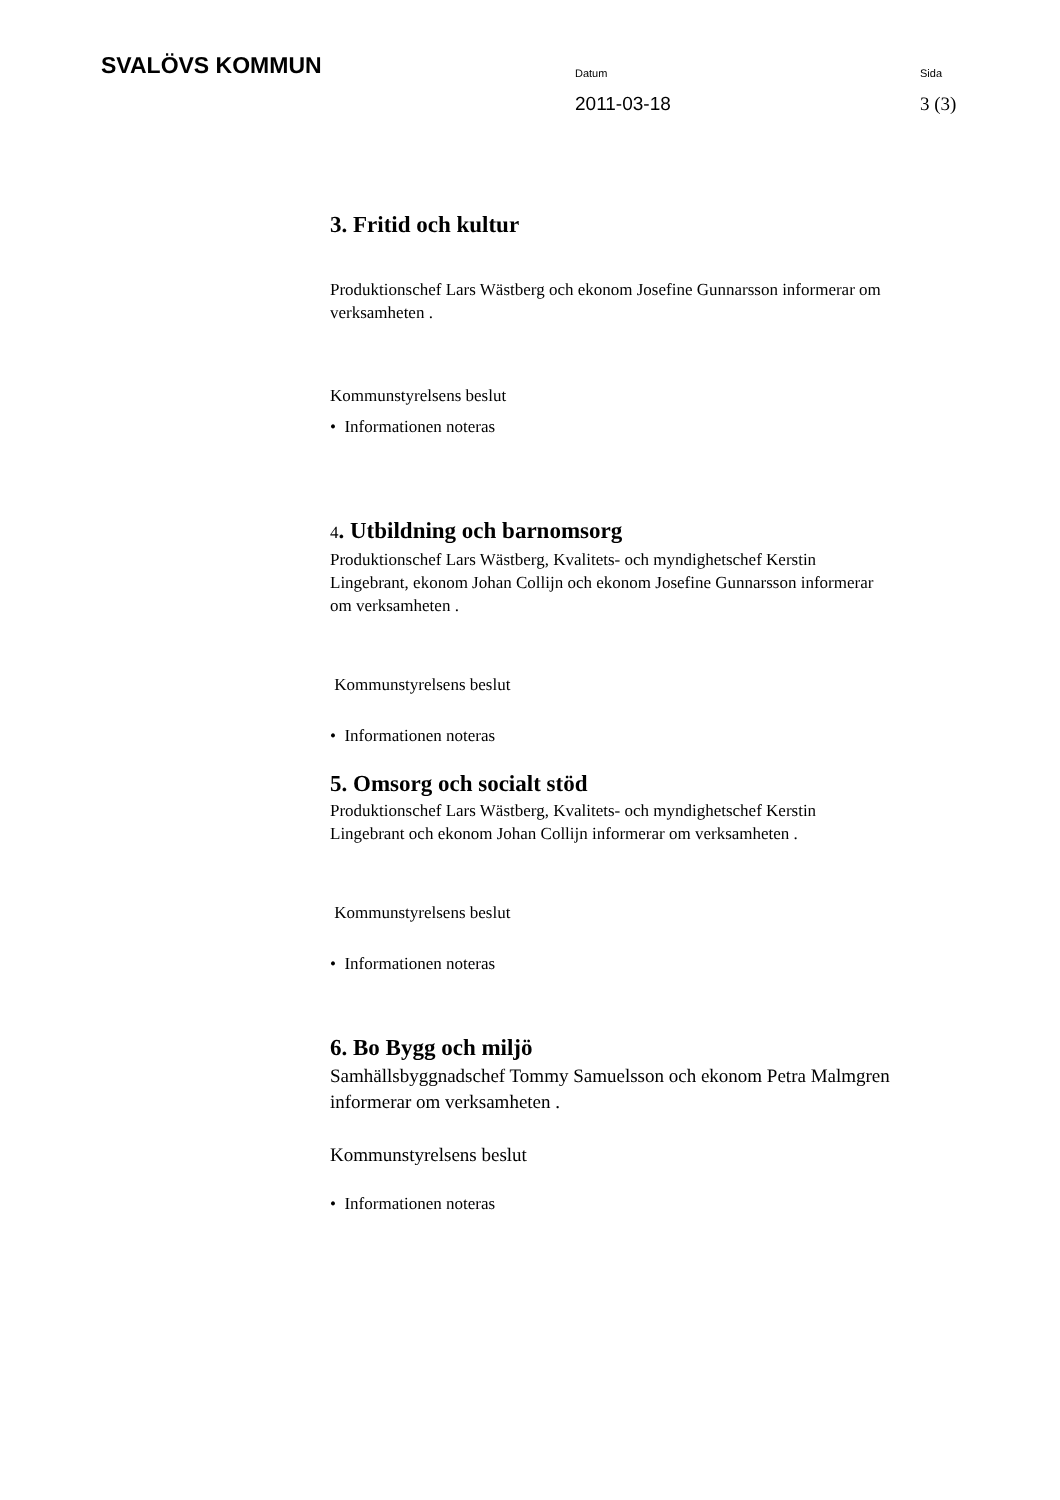SVALÖVS KOMMUN
Datum
2011-03-18
Sida
3 (3)
3. Fritid och kultur
Produktionschef Lars Wästberg och ekonom Josefine Gunnarsson informerar om verksamheten .
Kommunstyrelsens beslut
• Informationen noteras
4. Utbildning och barnomsorg
Produktionschef Lars Wästberg, Kvalitets- och myndighetschef Kerstin Lingebrant, ekonom Johan Collijn och ekonom Josefine Gunnarsson informerar om verksamheten .
Kommunstyrelsens beslut
• Informationen noteras
5. Omsorg och socialt stöd
Produktionschef Lars Wästberg, Kvalitets- och myndighetschef Kerstin Lingebrant och ekonom Johan Collijn informerar om verksamheten .
Kommunstyrelsens beslut
• Informationen noteras
6. Bo Bygg och miljö
Samhällsbyggnadschef Tommy Samuelsson och ekonom Petra Malmgren informerar om verksamheten .
Kommunstyrelsens beslut
• Informationen noteras